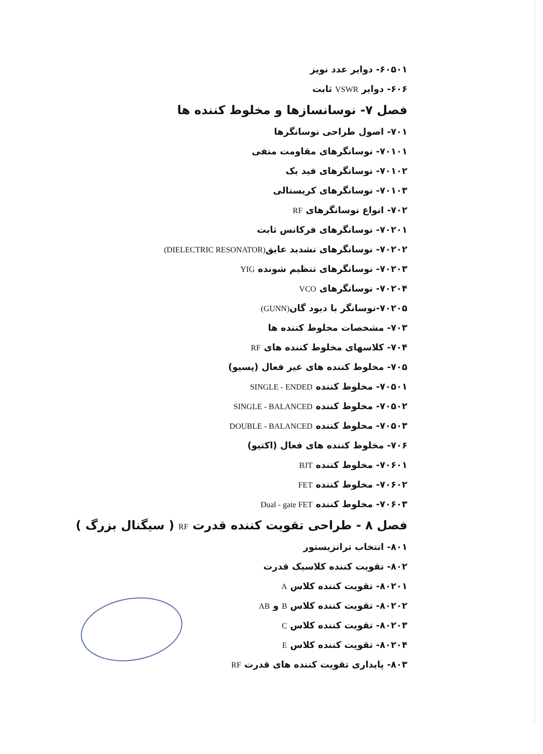۶۰۵۰۱- دوایر عدد نویز
۶۰۶- دوایر VSWR ثابت
فصل ۷- نوسانسازها و مخلوط کننده ها
۷۰۱- اصول طراحی نوسانگرها
۷۰۱۰۱- نوسانگرهای مقاومت منفی
۷۰۱۰۲- نوسانگرهای فید بک
۷۰۱۰۳- نوسانگرهای کریستالی
۷۰۲- انواع نوسانگرهای RF
۷۰۲۰۱- نوسانگرهای فرکانس ثابت
۷۰۲۰۲- نوسانگرهای تشدید عایق(DIELECTRIC RESONATOR)
۷۰۲۰۳- نوسانگرهای تنظیم شونده YIG
۷۰۲۰۴- نوسانگرهای VCO
۷۰۲۰۵-نوسانگر با دیود گان(GUNN)
۷۰۳- مشخصات مخلوط کننده ها
۷۰۴- کلاسهای مخلوط کننده های RF
۷۰۵- مخلوط کننده های غیر فعال (پسیو)
۷۰۵۰۱- مخلوط کننده SINGLE - ENDED
۷۰۵۰۲- مخلوط کننده SINGLE - BALANCED
۷۰۵۰۳- مخلوط کننده DOUBLE - BALANCED
۷۰۶- مخلوط کننده های فعال (اکتیو)
۷۰۶۰۱- مخلوط کننده BJT
۷۰۶۰۲- مخلوط کننده FET
۷۰۶۰۳- مخلوط کننده Dual - gate FET
فصل ۸ - طراحی تقویت کننده قدرت RF ( سیگنال بزرگ )
۸۰۱- انتخاب ترانزیستور
۸۰۲- تقویت کننده کلاسیک قدرت
۸۰۲۰۱- تقویت کننده کلاس A
۸۰۲۰۲- تقویت کننده کلاس B و AB
۸۰۲۰۳- تقویت کننده کلاس C
۸۰۲۰۴- تقویت کننده کلاس E
۸۰۳- پایداری تقویت کننده های قدرت RF